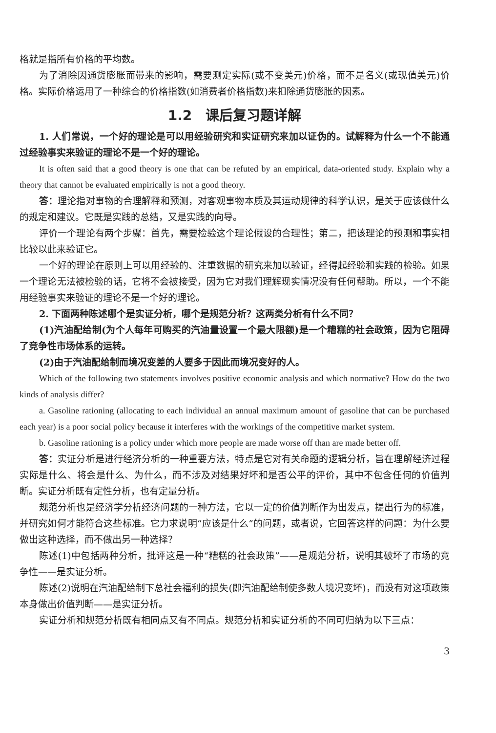格就是指所有价格的平均数。
为了消除因通货膨胀而带来的影响，需要测定实际(或不变美元)价格，而不是名义(或现值美元)价格。实际价格运用了一种综合的价格指数(如消费者价格指数)来扣除通货膨胀的因素。
1.2　课后复习题详解
1. 人们常说，一个好的理论是可以用经验研究和实证研究来加以证伪的。试解释为什么一个不能通过经验事实来验证的理论不是一个好的理论。
It is often said that a good theory is one that can be refuted by an empirical, data-oriented study. Explain why a theory that cannot be evaluated empirically is not a good theory.
答：理论指对事物的合理解释和预测，对客观事物本质及其运动规律的科学认识，是关于应该做什么的规定和建议。它既是实践的总结，又是实践的向导。
评价一个理论有两个步骤：首先，需要检验这个理论假设的合理性；第二，把该理论的预测和事实相比较以此来验证它。
一个好的理论在原则上可以用经验的、注重数据的研究来加以验证，经得起经验和实践的检验。如果一个理论无法被检验的话，它将不会被接受，因为它对我们理解现实情况没有任何帮助。所以，一个不能用经验事实来验证的理论不是一个好的理论。
2. 下面两种陈述哪个是实证分析，哪个是规范分析？这两类分析有什么不同？
(1)汽油配给制(为个人每年可购买的汽油量设置一个最大限额)是一个糟糕的社会政策，因为它阻碍了竞争性市场体系的运转。
(2)由于汽油配给制而境况变差的人要多于因此而境况变好的人。
Which of the following two statements involves positive economic analysis and which normative? How do the two kinds of analysis differ?
a. Gasoline rationing (allocating to each individual an annual maximum amount of gasoline that can be purchased each year) is a poor social policy because it interferes with the workings of the competitive market system.
b. Gasoline rationing is a policy under which more people are made worse off than are made better off.
答：实证分析是进行经济分析的一种重要方法，特点是它对有关命题的逻辑分析，旨在理解经济过程实际是什么、将会是什么、为什么，而不涉及对结果好坏和是否公平的评价，其中不包含任何的价值判断。实证分析既有定性分析，也有定量分析。
规范分析也是经济学分析经济问题的一种方法，它以一定的价值判断作为出发点，提出行为的标准，并研究如何才能符合这些标准。它力求说明“应该是什么”的问题，或者说，它回答这样的问题：为什么要做出这种选择，而不做出另一种选择？
陈述(1)中包括两种分析，批评这是一种“糟糕的社会政策”——是规范分析，说明其破坏了市场的竞争性——是实证分析。
陈述(2)说明在汽油配给制下总社会福利的损失(即汽油配给制使多数人境况变坏)，而没有对这项政策本身做出价值判断——是实证分析。
实证分析和规范分析既有相同点又有不同点。规范分析和实证分析的不同可归纳为以下三点：
3